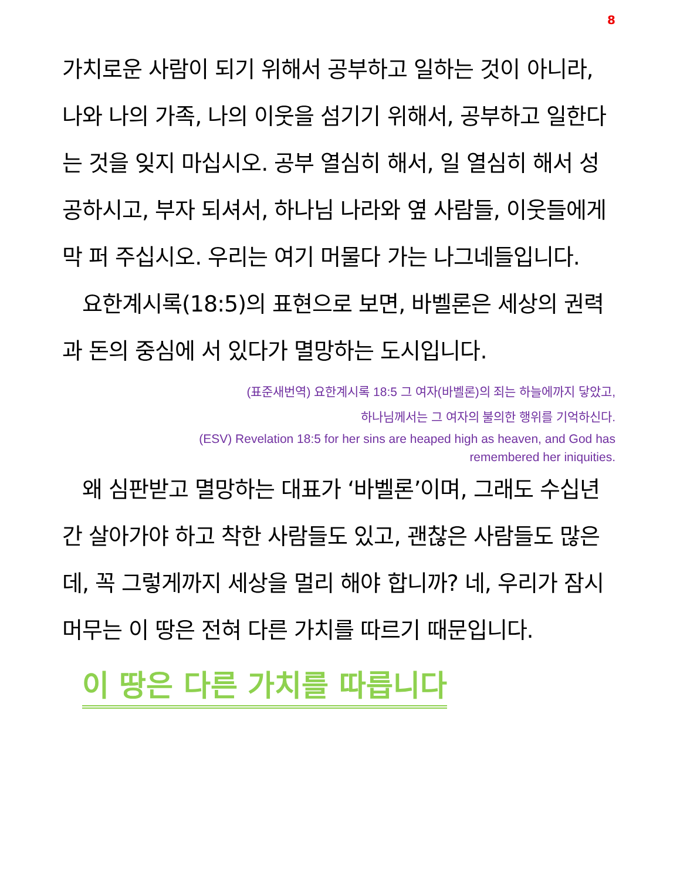8
가치로운 사람이 되기 위해서 공부하고 일하는 것이 아니라, 나와 나의 가족, 나의 이웃을 섬기기 위해서, 공부하고 일한다는 것을 잊지 마십시오. 공부 열심히 해서, 일 열심히 해서 성공하시고, 부자 되셔서, 하나님 나라와 옆 사람들, 이웃들에게 막 퍼 주십시오. 우리는 여기 머물다 가는 나그네들입니다.
요한계시록(18:5)의 표현으로 보면, 바벨론은 세상의 권력과 돈의 중심에 서 있다가 멸망하는 도시입니다.
(표준새번역) 요한계시록 18:5 그 여자(바벨론)의 죄는 하늘에까지 닿았고,
하나님께서는 그 여자의 불의한 행위를 기억하신다.
(ESV) Revelation 18:5 for her sins are heaped high as heaven, and God has
remembered her iniquities.
왜 심판받고 멸망하는 대표가 ‘바벨론’이며, 그래도 수십년간 살아가야 하고 착한 사람들도 있고, 괜찮은 사람들도 많은데, 꼭 그렇게까지 세상을 멀리 해야 합니까? 네, 우리가 잠시 머무는 이 땅은 전혀 다른 가치를 따르기 때문입니다.
이 땅은 다른 가치를 따릅니다